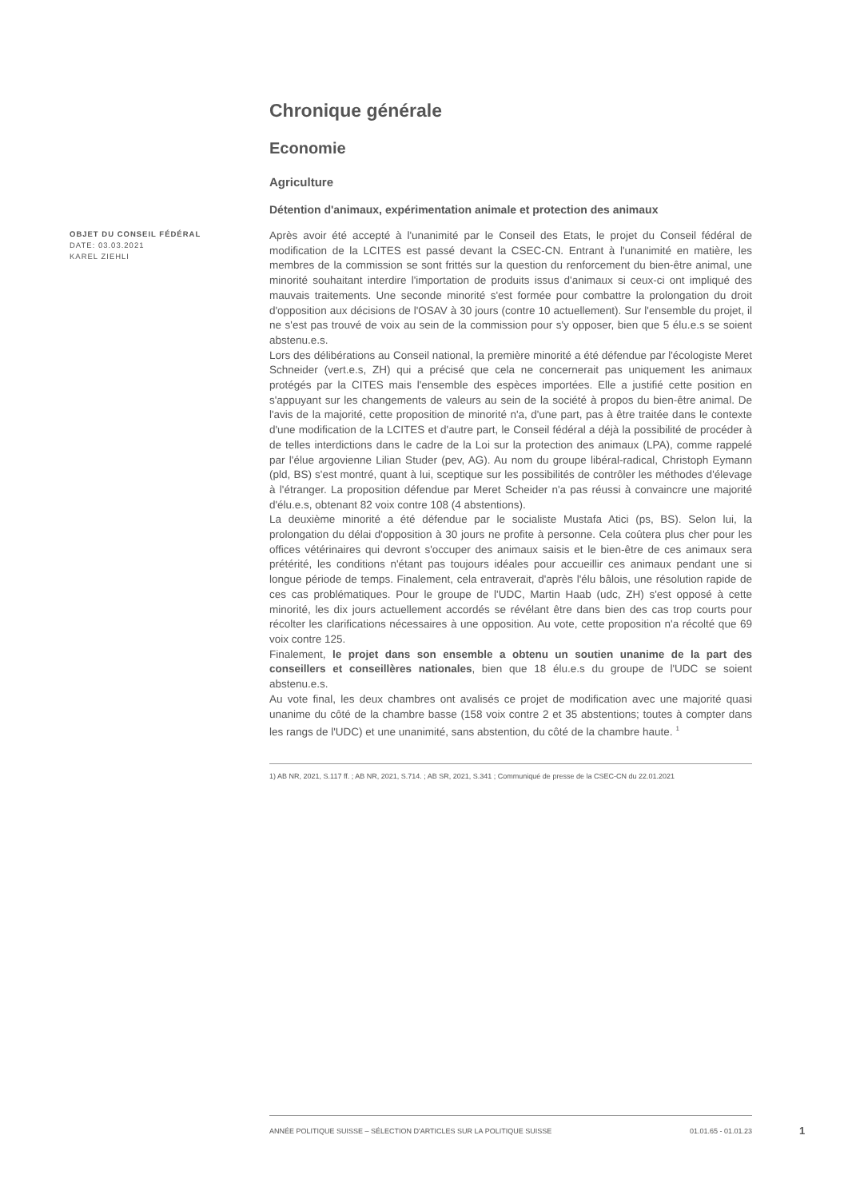Chronique générale
Economie
Agriculture
Détention d'animaux, expérimentation animale et protection des animaux
OBJET DU CONSEIL FÉDÉRAL
DATE: 03.03.2021
KAREL ZIEHLI
Après avoir été accepté à l'unanimité par le Conseil des Etats, le projet du Conseil fédéral de modification de la LCITES est passé devant la CSEC-CN. Entrant à l'unanimité en matière, les membres de la commission se sont frittés sur la question du renforcement du bien-être animal, une minorité souhaitant interdire l'importation de produits issus d'animaux si ceux-ci ont impliqué des mauvais traitements. Une seconde minorité s'est formée pour combattre la prolongation du droit d'opposition aux décisions de l'OSAV à 30 jours (contre 10 actuellement). Sur l'ensemble du projet, il ne s'est pas trouvé de voix au sein de la commission pour s'y opposer, bien que 5 élu.e.s se soient abstenu.e.s.
Lors des délibérations au Conseil national, la première minorité a été défendue par l'écologiste Meret Schneider (vert.e.s, ZH) qui a précisé que cela ne concernerait pas uniquement les animaux protégés par la CITES mais l'ensemble des espèces importées. Elle a justifié cette position en s'appuyant sur les changements de valeurs au sein de la société à propos du bien-être animal. De l'avis de la majorité, cette proposition de minorité n'a, d'une part, pas à être traitée dans le contexte d'une modification de la LCITES et d'autre part, le Conseil fédéral a déjà la possibilité de procéder à de telles interdictions dans le cadre de la Loi sur la protection des animaux (LPA), comme rappelé par l'élue argovienne Lilian Studer (pev, AG). Au nom du groupe libéral-radical, Christoph Eymann (pld, BS) s'est montré, quant à lui, sceptique sur les possibilités de contrôler les méthodes d'élevage à l'étranger. La proposition défendue par Meret Scheider n'a pas réussi à convaincre une majorité d'élu.e.s, obtenant 82 voix contre 108 (4 abstentions).
La deuxième minorité a été défendue par le socialiste Mustafa Atici (ps, BS). Selon lui, la prolongation du délai d'opposition à 30 jours ne profite à personne. Cela coûtera plus cher pour les offices vétérinaires qui devront s'occuper des animaux saisis et le bien-être de ces animaux sera prétérité, les conditions n'étant pas toujours idéales pour accueillir ces animaux pendant une si longue période de temps. Finalement, cela entraverait, d'après l'élu bâlois, une résolution rapide de ces cas problématiques. Pour le groupe de l'UDC, Martin Haab (udc, ZH) s'est opposé à cette minorité, les dix jours actuellement accordés se révélant être dans bien des cas trop courts pour récolter les clarifications nécessaires à une opposition. Au vote, cette proposition n'a récolté que 69 voix contre 125.
Finalement, le projet dans son ensemble a obtenu un soutien unanime de la part des conseillers et conseillères nationales, bien que 18 élu.e.s du groupe de l'UDC se soient abstenu.e.s.
Au vote final, les deux chambres ont avalisés ce projet de modification avec une majorité quasi unanime du côté de la chambre basse (158 voix contre 2 et 35 abstentions; toutes à compter dans les rangs de l'UDC) et une unanimité, sans abstention, du côté de la chambre haute. <sup>1</sup>
1) AB NR, 2021, S.117 ff. ; AB NR, 2021, S.714. ; AB SR, 2021, S.341 ; Communiqué de presse de la CSEC-CN du 22.01.2021
ANNÉE POLITIQUE SUISSE – SÉLECTION D'ARTICLES SUR LA POLITIQUE SUISSE 01.01.65 - 01.01.23
1